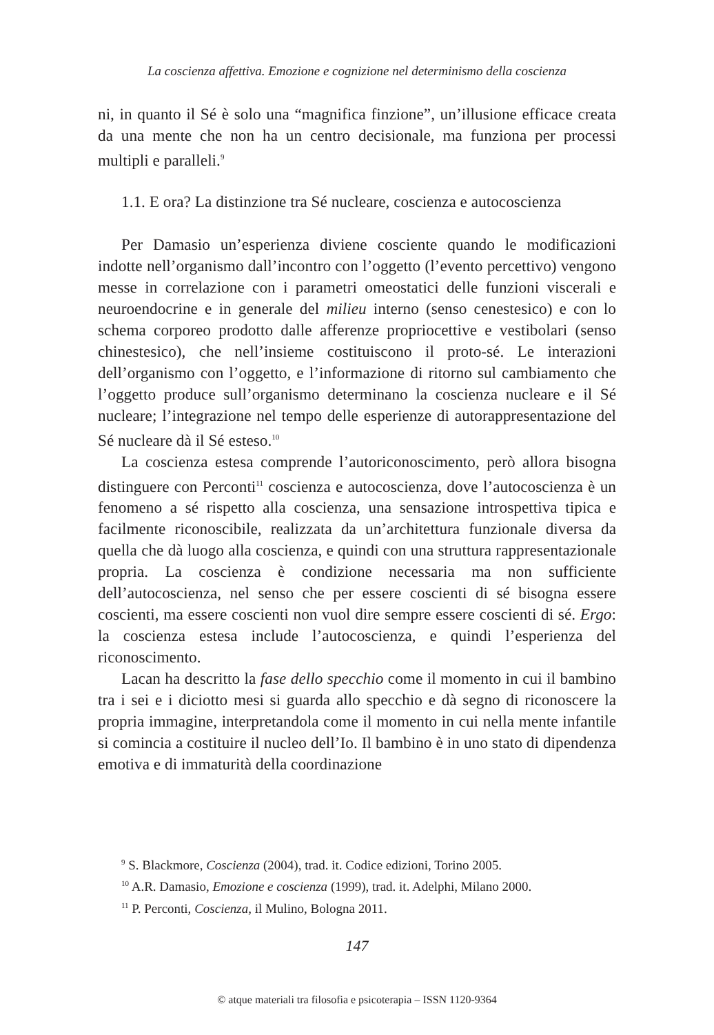La coscienza affettiva. Emozione e cognizione nel determinismo della coscienza
ni, in quanto il Sé è solo una “magnifica finzione”, un’illusione efficace creata da una mente che non ha un centro decisionale, ma funziona per processi multipli e paralleli.<sup>9</sup>
1.1. E ora? La distinzione tra Sé nucleare, coscienza e autocoscienza
Per Damasio un’esperienza diviene cosciente quando le modificazioni indotte nell’organismo dall’incontro con l’oggetto (l’evento percettivo) vengono messe in correlazione con i parametri omeostatici delle funzioni viscerali e neuroendocrine e in generale del milieu interno (senso cenestesico) e con lo schema corporeo prodotto dalle afferenze propriocettive e vestibolari (senso chinestesico), che nell’insieme costituiscono il proto-sé. Le interazioni dell’organismo con l’oggetto, e l’informazione di ritorno sul cambiamento che l’oggetto produce sull’organismo determinano la coscienza nucleare e il Sé nucleare; l’integrazione nel tempo delle esperienze di autorappresentazione del Sé nucleare dà il Sé esteso.<sup>10</sup>
La coscienza estesa comprende l’autoriconoscimento, però allora bisogna distinguere con Perconti<sup>11</sup> coscienza e autocoscienza, dove l’autocoscienza è un fenomeno a sé rispetto alla coscienza, una sensazione introspettiva tipica e facilmente riconoscibile, realizzata da un’architettura funzionale diversa da quella che dà luogo alla coscienza, e quindi con una struttura rappresentazionale propria. La coscienza è condizione necessaria ma non sufficiente dell’autocoscienza, nel senso che per essere coscienti di sé bisogna essere coscienti, ma essere coscienti non vuol dire sempre essere coscienti di sé. Ergo: la coscienza estesa include l’autocoscienza, e quindi l’esperienza del riconoscimento.
Lacan ha descritto la fase dello specchio come il momento in cui il bambino tra i sei e i diciotto mesi si guarda allo specchio e dà segno di riconoscere la propria immagine, interpretandola come il momento in cui nella mente infantile si comincia a costituire il nucleo dell’Io. Il bambino è in uno stato di dipendenza emotiva e di immaturità della coordinazione
<sup>9</sup> S. Blackmore, Coscienza (2004), trad. it. Codice edizioni, Torino 2005.
<sup>10</sup> A.R. Damasio, Emozione e coscienza (1999), trad. it. Adelphi, Milano 2000.
<sup>11</sup> P. Perconti, Coscienza, il Mulino, Bologna 2011.
147
© atque materiali tra filosofia e psicoterapia – ISSN 1120-9364